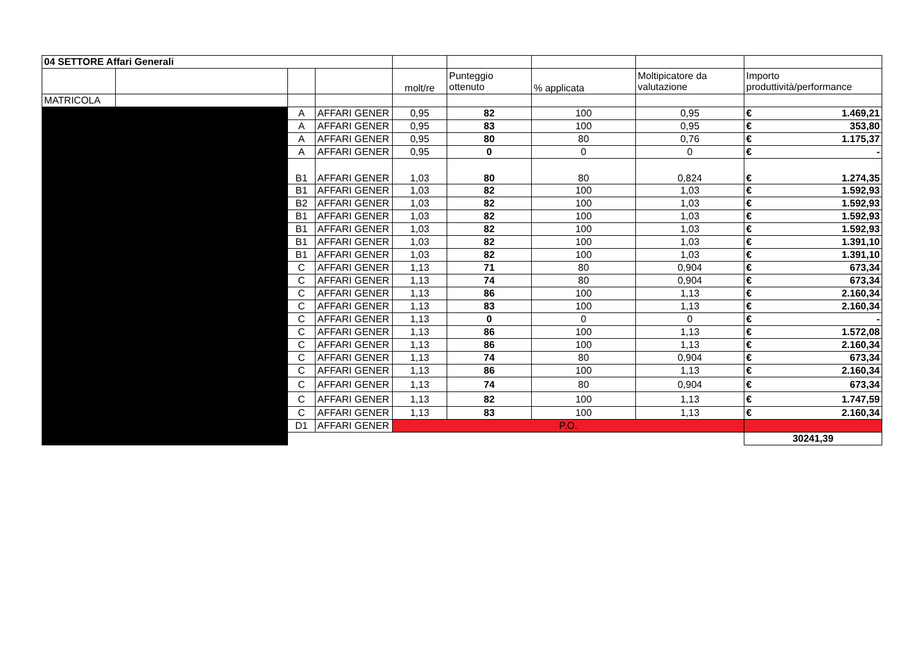| 04 SETTORE Affari Generali | | | | | | | | |
| --- | --- | --- | --- | --- | --- | --- | --- | --- |
| | | | | molt/re | Punteggio ottenuto | % applicata | Moltipicatore da valutazione | Importo produttività/performance |
| MATRICOLA | | | | | | | | |
| | | A | AFFARI GENER | 0,95 | 82 | 100 | 0,95 | € 1.469,21 |
| | | A | AFFARI GENER | 0,95 | 83 | 100 | 0,95 | € 353,80 |
| | | A | AFFARI GENER | 0,95 | 80 | 80 | 0,76 | € 1.175,37 |
| | | A | AFFARI GENER | 0,95 | 0 | 0 | 0 | € - |
| | | B1 | AFFARI GENER | 1,03 | 80 | 80 | 0,824 | € 1.274,35 |
| | | B1 | AFFARI GENER | 1,03 | 82 | 100 | 1,03 | € 1.592,93 |
| | | B2 | AFFARI GENER | 1,03 | 82 | 100 | 1,03 | € 1.592,93 |
| | | B1 | AFFARI GENER | 1,03 | 82 | 100 | 1,03 | € 1.592,93 |
| | | B1 | AFFARI GENER | 1,03 | 82 | 100 | 1,03 | € 1.592,93 |
| | | B1 | AFFARI GENER | 1,03 | 82 | 100 | 1,03 | € 1.391,10 |
| | | B1 | AFFARI GENER | 1,03 | 82 | 100 | 1,03 | € 1.391,10 |
| | | C | AFFARI GENER | 1,13 | 71 | 80 | 0,904 | € 673,34 |
| | | C | AFFARI GENER | 1,13 | 74 | 80 | 0,904 | € 673,34 |
| | | C | AFFARI GENER | 1,13 | 86 | 100 | 1,13 | € 2.160,34 |
| | | C | AFFARI GENER | 1,13 | 83 | 100 | 1,13 | € 2.160,34 |
| | | C | AFFARI GENER | 1,13 | 0 | 0 | 0 | € - |
| | | C | AFFARI GENER | 1,13 | 86 | 100 | 1,13 | € 1.572,08 |
| | | C | AFFARI GENER | 1,13 | 86 | 100 | 1,13 | € 2.160,34 |
| | | C | AFFARI GENER | 1,13 | 74 | 80 | 0,904 | € 673,34 |
| | | C | AFFARI GENER | 1,13 | 86 | 100 | 1,13 | € 2.160,34 |
| | | C | AFFARI GENER | 1,13 | 74 | 80 | 0,904 | € 673,34 |
| | | C | AFFARI GENER | 1,13 | 82 | 100 | 1,13 | € 1.747,59 |
| | | C | AFFARI GENER | 1,13 | 83 | 100 | 1,13 | € 2.160,34 |
| | | D1 | AFFARI GENER | P.O. | | | | |
| | | | | | | | | 30241,39 |